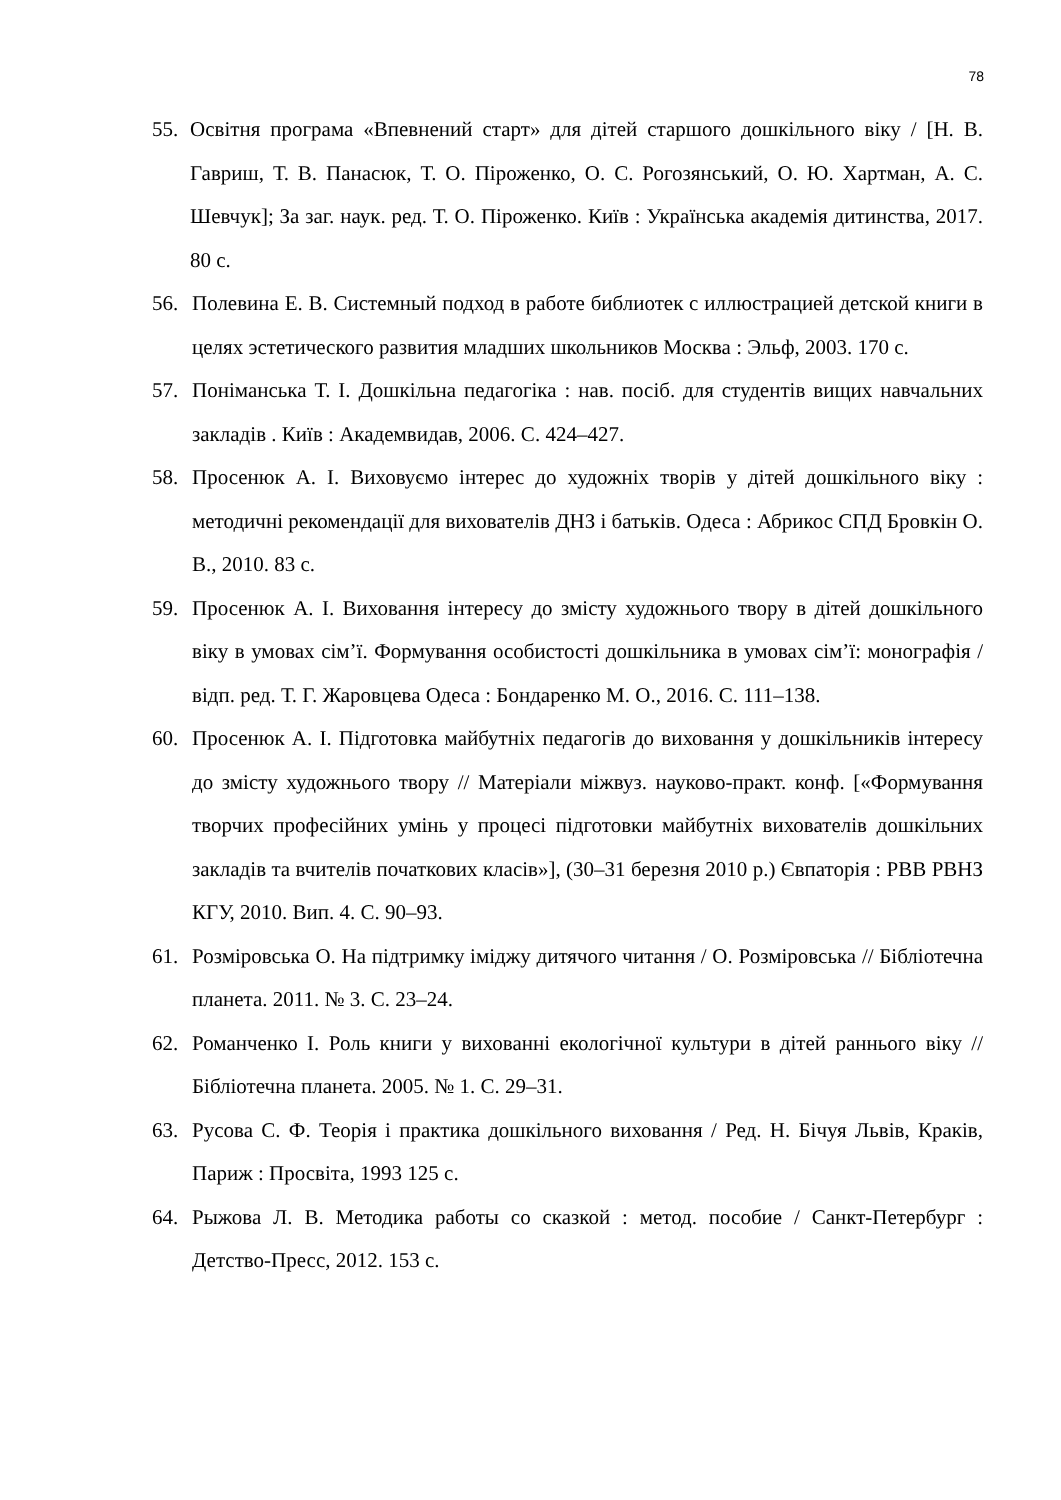78
55. Освітня програма «Впевнений старт» для дітей старшого дошкільного віку / [Н. В. Гавриш, Т. В. Панасюк, Т. О. Піроженко, О. С. Рогозянський, О. Ю. Хартман, А. С. Шевчук]; За заг. наук. ред. Т. О. Піроженко. Київ : Українська академія дитинства, 2017. 80 с.
56. Полевина Е. В. Системный подход в работе библиотек с иллюстрацией детской книги в целях эстетического развития младших школьников Москва : Эльф, 2003. 170 с.
57. Поніманська Т. І. Дошкільна педагогіка : нав. посіб. для студентів вищих навчальних закладів . Київ : Академвидав, 2006. С. 424–427.
58. Просенюк А. І. Виховуємо інтерес до художніх творів у дітей дошкільного віку : методичні рекомендації для вихователів ДНЗ і батьків. Одеса : Абрикос СПД Бровкін О. В., 2010. 83 с.
59. Просенюк А. І. Виховання інтересу до змісту художнього твору в дітей дошкільного віку в умовах сім’ї. Формування особистості дошкільника в умовах сім’ї: монографія / відп. ред. Т. Г. Жаровцева Одеса : Бондаренко М. О., 2016. С. 111–138.
60. Просенюк А. І. Підготовка майбутніх педагогів до виховання у дошкільників інтересу до змісту художнього твору // Матеріали міжвуз. науково-практ. конф. [«Формування творчих професійних умінь у процесі підготовки майбутніх вихователів дошкільних закладів та вчителів початкових класів»], (30–31 березня 2010 р.) Євпаторія : РВВ РВНЗ КГУ, 2010. Вип. 4. С. 90–93.
61. Розміровська О. На підтримку іміджу дитячого читання / О. Розміровська // Бібліотечна планета. 2011. № 3. С. 23–24.
62. Романченко І. Роль книги у вихованні екологічної культури в дітей раннього віку // Бібліотечна планета. 2005. № 1. С. 29–31.
63. Русова С. Ф. Теорія і практика дошкільного виховання / Ред. Н. Бічуя Львів, Краків, Париж : Просвіта, 1993 125 с.
64. Рыжова Л. В. Методика работы со сказкой : метод. пособие / Санкт-Петербург : Детство-Пресс, 2012. 153 с.